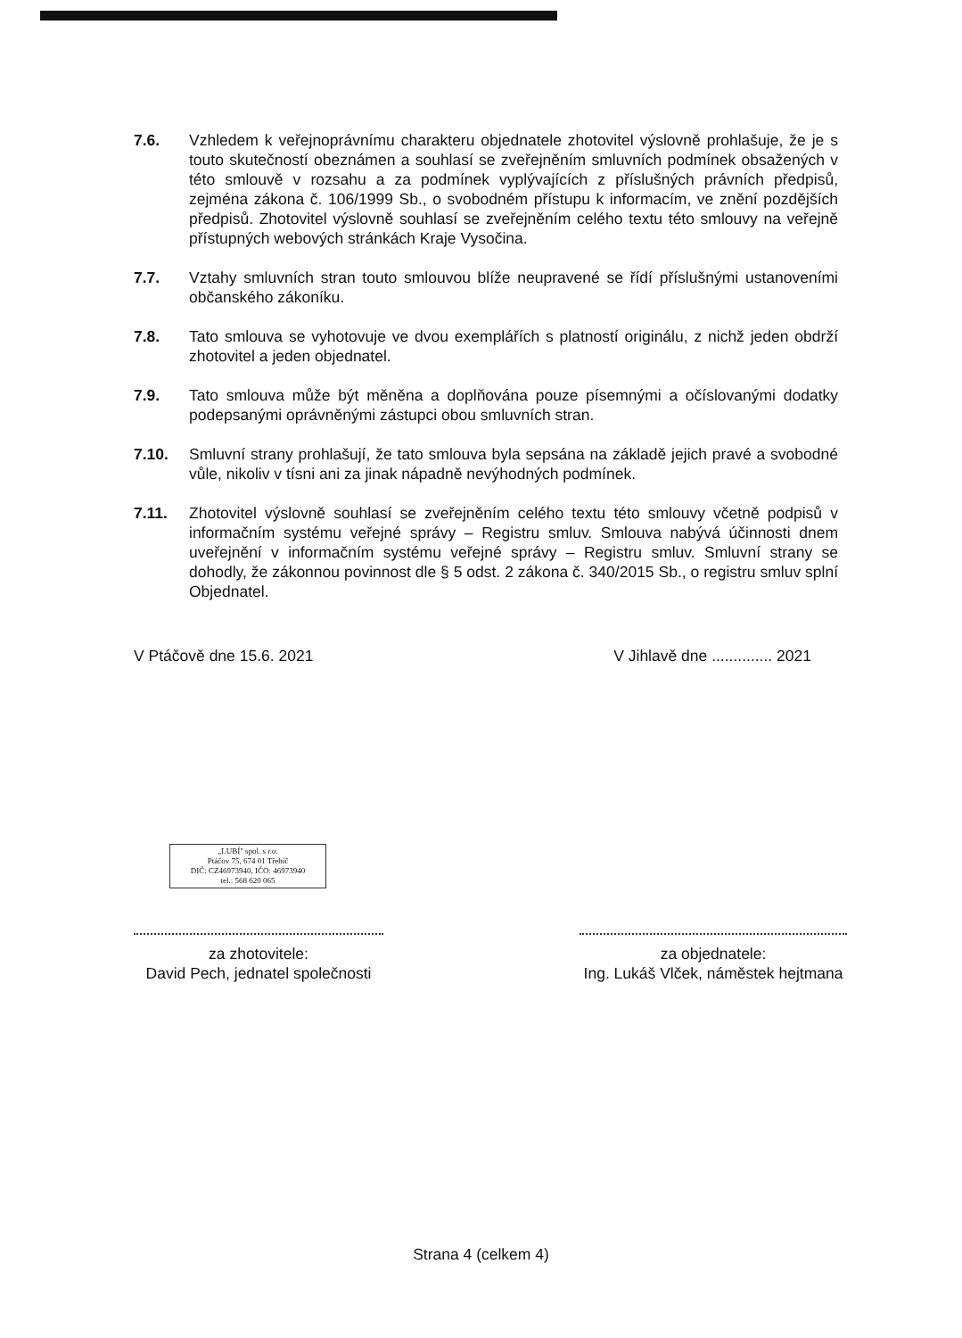7.6. Vzhledem k veřejnoprávnímu charakteru objednatele zhotovitel výslovně prohlašuje, že je s touto skutečností obeznámen a souhlasí se zveřejněním smluvních podmínek obsažených v této smlouvě v rozsahu a za podmínek vyplývajících z příslušných právních předpisů, zejména zákona č. 106/1999 Sb., o svobodném přístupu k informacím, ve znění pozdějších předpisů. Zhotovitel výslovně souhlasí se zveřejněním celého textu této smlouvy na veřejně přístupných webových stránkách Kraje Vysočina.
7.7. Vztahy smluvních stran touto smlouvou blíže neupravené se řídí příslušnými ustanoveními občanského zákoníku.
7.8. Tato smlouva se vyhotovuje ve dvou exemplářích s platností originálu, z nichž jeden obdrží zhotovitel a jeden objednatel.
7.9. Tato smlouva může být měněna a doplňována pouze písemnými a očíslovanými dodatky podepsanými oprávněnými zástupci obou smluvních stran.
7.10. Smluvní strany prohlašují, že tato smlouva byla sepsána na základě jejich pravé a svobodné vůle, nikoliv v tísni ani za jinak nápadně nevýhodných podmínek.
7.11. Zhotovitel výslovně souhlasí se zveřejněním celého textu této smlouvy včetně podpisů v informačním systému veřejné správy – Registru smluv. Smlouva nabývá účinnosti dnem uveřejnění v informačním systému veřejné správy – Registru smluv. Smluvní strany se dohodly, že zákonnou povinnost dle § 5 odst. 2 zákona č. 340/2015 Sb., o registru smluv splní Objednatel.
V Ptáčově dne 15.6. 2021 V Jihlavě dne .............. 2021
„LUBÍ" spol. s r.o.
Ptáčov 75, 674 01 Třebíč
DIČ: CZ46973940, IČO: 46973940
tel.: 568 620 065
za zhotovitele:
David Pech, jednatel společnosti
za objednatele:
Ing. Lukáš Vlček, náměstek hejtmana
Strana 4 (celkem 4)